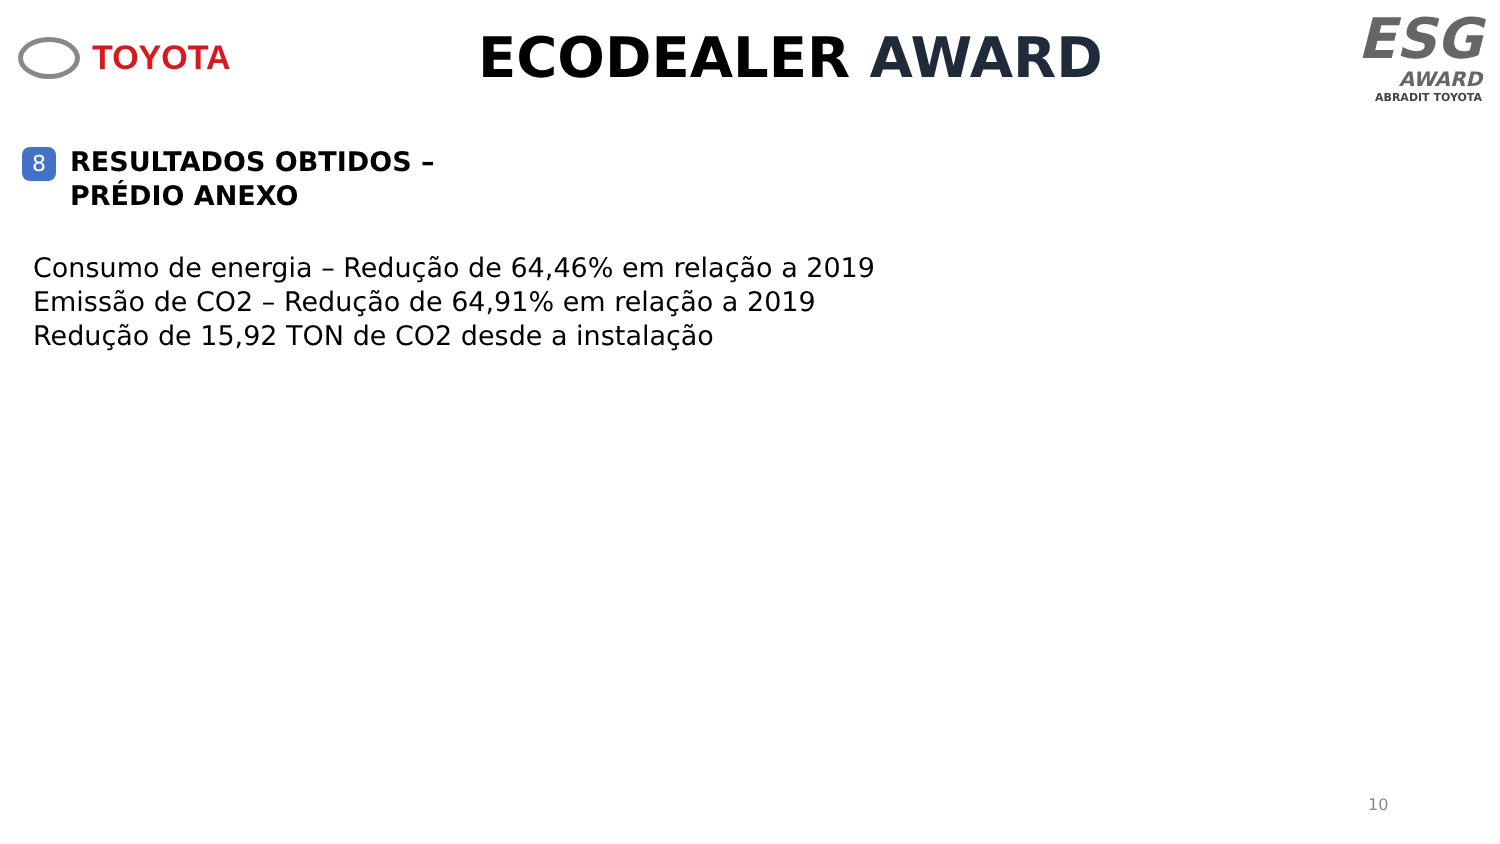TOYOTA
ECODEALER AWARD
ESG
AWARD
ABRADIT TOYOTA
8
RESULTADOS OBTIDOS –
PRÉDIO ANEXO
Consumo de energia – Redução de 64,46% em relação a 2019
Emissão de CO2 – Redução de 64,91% em relação a 2019
Redução de 15,92 TON de CO2 desde a instalação
10